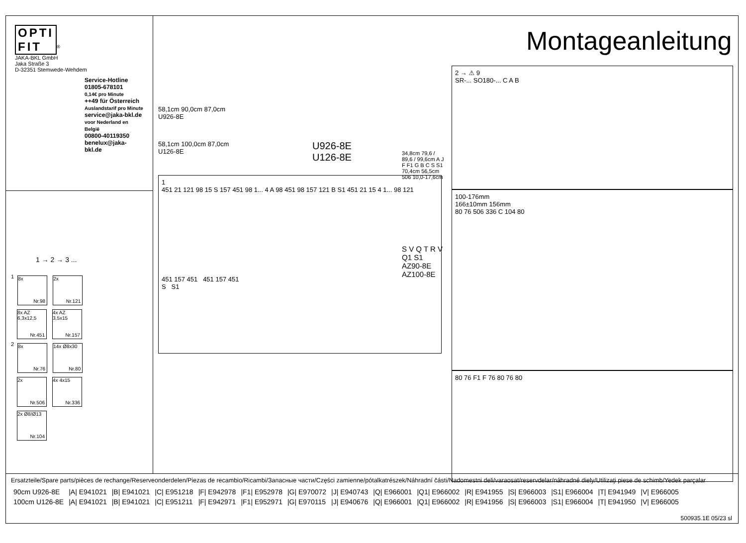OPTI
FIT
<sup>®</sup>
JAKA-BKL GmbH
Jaka Straße 3
D-32351 Stemwede-Wehdem
Service-Hotline
01805-678101
0,14€ pro Minute
++49 für Österreich
Auslandstarif pro Minute
service@jaka-bkl.de
voor Nederland en België
00800-40119350
benelux@jaka-bkl.de
1 → 2 → 3 ...
1
8x Nr.98 2x Nr.121
8x AZ 6,3x12,5 Nr.451
4x AZ 3,5x15 Nr.157
2
8x Nr.76
14x Ø8x30 Nr.80
2x Nr.506
4x 4x15 Nr.336
2x Ø8/Ø13 Nr.104
58,1cm 90,0cm 87,0cm
U926-8E
U926-8E
U126-8E
34,8cm 79,6 / 89,6 / 99,6cm A J F F1 G B C S S1 70,4cm 56,5cm 506 10,0-17,6cm
58,1cm 100,0cm 87,0cm
U126-8E
S V Q T R V Q1 S1
AZ90-8E
AZ100-8E
1
451 21 121 98 15 S 157 451 98 1... 4 A 98 451 98 157 121 B S1 451 21 15 4 1... 98 121
451 157 451 451 157 451
S S1
Montageanleitung
2 → ⚠ 9
SR-... SO180-... C A B
100-176mm
166±10mm 156mm
80 76 506 336 C 104 80
80 76 F1 F 76 80 76 80
Ersatzteile/Spare parts/pièces de rechange/Reserveonderdelen/Piezas de recambio/Ricambi/Запасные части/Części zamienne/pótalkatrészek/Náhradní části/Nadomestni deli/varaosat/reservdelar/náhradné diely/Utilizaţi piese de schimb/Yedek parçalar
| 90cm U926-8E | /A/ E941021 | /B/ E941021 | /C/ E951218 | /F/ E942978 | /F1/ E952978 | /G/ E970072 | /J/ E940743 | /Q/ E966001 | /Q1/ E966002 | /R/ E941955 | /S/ E966003 | /S1/ E966004 | /T/ E941949 | /V/ E966005 |
| 100cm U126-8E | /A/ E941021 | /B/ E941021 | /C/ E951211 | /F/ E942971 | /F1/ E952971 | /G/ E970115 | /J/ E940676 | /Q/ E966001 | /Q1/ E966002 | /R/ E941956 | /S/ E966003 | /S1/ E966004 | /T/ E941950 | /V/ E966005 |
500935.1E 05/23 sl